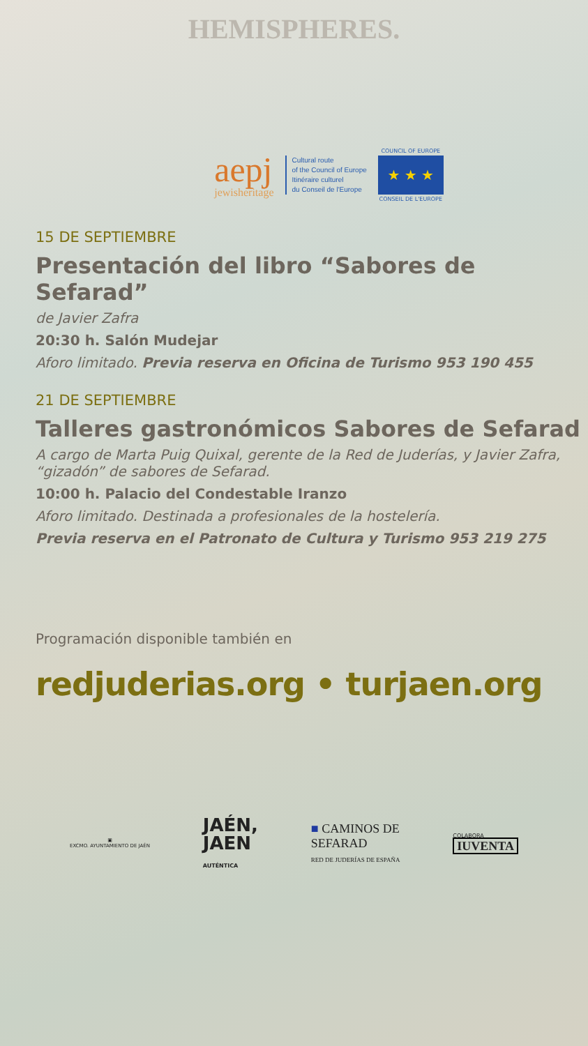HEMISPHERES.
aepj
jewisheritage
Cultural route
of the Council of Europe
Itinéraire culturel
du Conseil de l'Europe
COUNCIL OF EUROPE
★ ★ ★
CONSEIL DE L'EUROPE
15 DE SEPTIEMBRE
Presentación del libro “Sabores de Sefarad”
de Javier Zafra
20:30 h. Salón Mudejar
Aforo limitado. Previa reserva en Oficina de Turismo 953 190 455
21 DE SEPTIEMBRE
Talleres gastronómicos Sabores de Sefarad
A cargo de Marta Puig Quixal, gerente de la Red de Juderías, y Javier Zafra, “gizadón” de sabores de Sefarad.
10:00 h. Palacio del Condestable Iranzo
Aforo limitado. Destinada a profesionales de la hostelería.
Previa reserva en el Patronato de Cultura y Turismo 953 219 275
Programación disponible también en
redjuderias.org • turjaen.org
▣
EXCMO. AYUNTAMIENTO DE JAÉN
JAÉN,
JAEN
AUTÉNTICA
■ CAMINOS DE
SEFARAD
RED DE JUDERÍAS DE ESPAÑA
COLABORA
IUVENTA